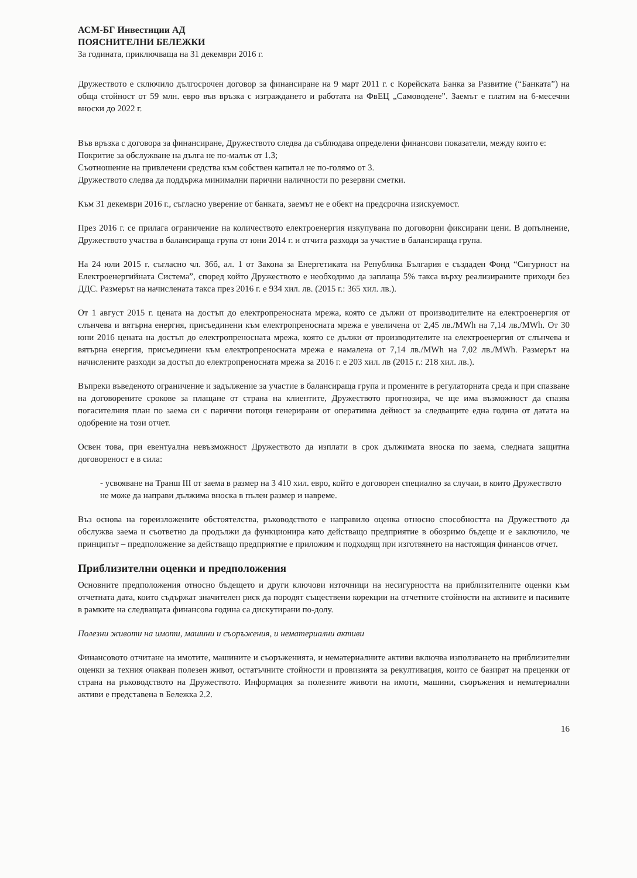АСМ-БГ Инвестиции АД
ПОЯСНИТЕЛНИ БЕЛЕЖКИ
За годината, приключваща на 31 декември 2016 г.
Дружеството е сключило дългосрочен договор за финансиране на 9 март 2011 г. с Корейската Банка за Развитие (“Банката”) на обща стойност от 59 млн. евро във връзка с изграждането и работата на ФвЕЦ „Самоводене”. Заемът е платим на 6-месечни вноски до 2022 г.
Във връзка с договора за финансиране, Дружеството следва да съблюдава определени финансови показатели, между които е:
Покритие за обслужване на дълга не по-малък от 1.3;
Съотношение на привлечени средства към собствен капитал не по-голямо от 3.
Дружеството следва да поддържа минимални парични наличности по резервни сметки.
Към 31 декември 2016 г., съгласно уверение от банката, заемът не е обект на предсрочна изискуемост.
През 2016 г. се прилага ограничение на количеството електроенергия изкупувана по договорни фиксирани цени. В допълнение, Дружеството участва в балансираща група от юни 2014 г. и отчита разходи за участие в балансираща група.
На 24 юли 2015 г. съгласно чл. 36б, ал. 1 от Закона за Енергетиката на Република България е създаден Фонд “Сигурност на Електроенергийната Система”, според който Дружеството е необходимо да заплаща 5% такса върху реализираните приходи без ДДС. Размерът на начислената такса през 2016 г. е 934 хил. лв. (2015 г.: 365 хил. лв.).
От 1 август 2015 г. цената на достъп до електропреносната мрежа, която се дължи от производителите на електроенергия от слънчева и вятърна енергия, присъединени към електропреносната мрежа е увеличена от 2,45 лв./MWh на 7,14 лв./MWh. От 30 юни 2016 цената на достъп до електропреносната мрежа, която се дължи от производителите на електроенергия от слънчева и вятърна енергия, присъединени към електропреносната мрежа е намалена от 7,14 лв./MWh на 7,02 лв./MWh. Размерът на начислените разходи за достъп до електропреносната мрежа за 2016 г. е 203 хил. лв (2015 г.: 218 хил. лв.).
Въпреки въведеното ограничение и задължение за участие в балансираща група и промените в регулаторната среда и при спазване на договорените срокове за плащане от страна на клиентите, Дружеството прогнозира, че ще има възможност да спазва погасителния план по заема си с парични потоци генерирани от оперативна дейност за следващите една година от датата на одобрение на този отчет.
Освен това, при евентуална невъзможност Дружеството да изплати в срок дължимата вноска по заема, следната защитна договореност е в сила:
- усвояване на Транш III от заема в размер на 3 410 хил. евро, който е договорен специално за случаи, в които Дружеството не може да направи дължима вноска в пълен размер и навреме.
Въз основа на гореизложените обстоятелства, ръководството е направило оценка относно способността на Дружеството да обслужва заема и съответно да продължи да функционира като действащо предприятие в обозримо бъдеще и е заключило, че принципът – предположение за действащо предприятие е приложим и подходящ при изготвянето на настоящия финансов отчет.
Приблизителни оценки и предположения
Основните предположения относно бъдещето и други ключови източници на несигурността на приблизителните оценки към отчетната дата, които съдържат значителен риск да породят съществени корекции на отчетните стойности на активите и пасивите в рамките на следващата финансова година са дискутирани по-долу.
Полезни животи на имоти, машини и съоръжения, и нематериални активи
Финансовото отчитане на имотите, машините и съоръженията, и нематериалните активи включва използването на приблизителни оценки за техния очакван полезен живот, остатъчните стойности и провизията за рекултивация, които се базират на преценки от страна на ръководството на Дружеството. Информация за полезните животи на имоти, машини, съоръжения и нематериални активи е представена в Бележка 2.2.
16